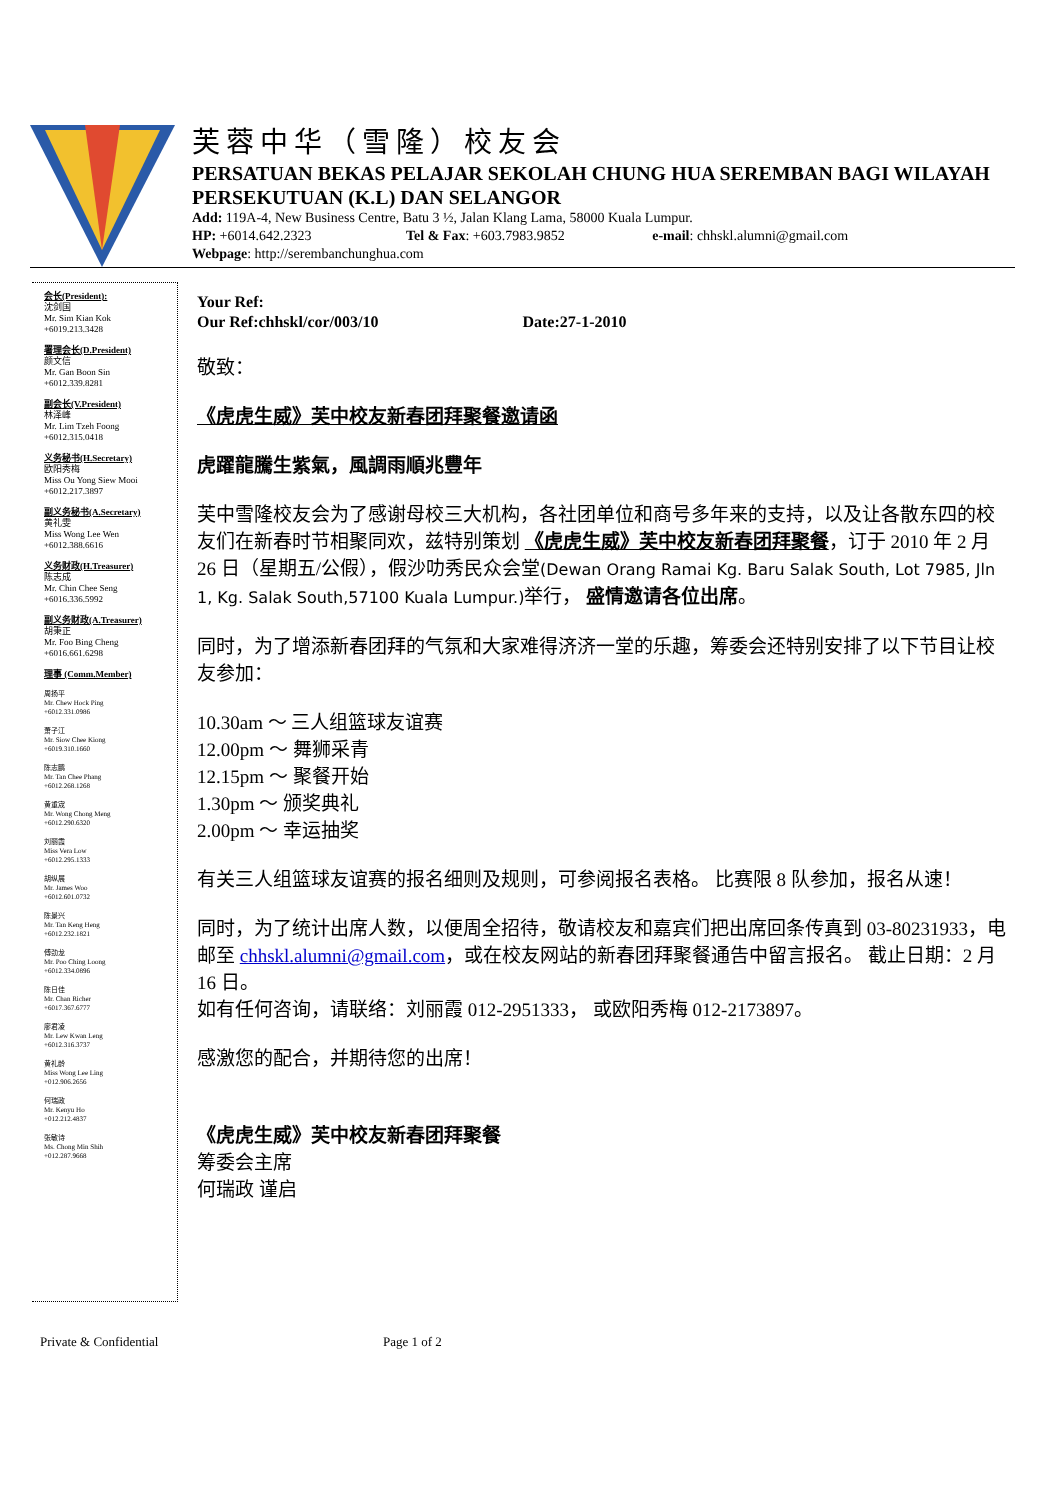芙蓉中华（雪隆）校友会
PERSATUAN BEKAS PELAJAR SEKOLAH CHUNG HUA SEREMBAN BAGI WILAYAH PERSEKUTUAN (K.L) DAN SELANGOR
Add: 119A-4, New Business Centre, Batu 3 ½, Jalan Klang Lama, 58000 Kuala Lumpur.
HP: +6014.642.2323 Tel & Fax: +603.7983.9852 e-mail: chhskl.alumni@gmail.com
Webpage: http://serembanchunghua.com
会长(President):
沈剑国
Mr. Sim Kian Kok
+6019.213.3428
署理会长(D.President)
颜文信
Mr. Gan Boon Sin
+6012.339.8281
副会长(V.President)
林泽峰
Mr. Lim Tzeh Foong
+6012.315.0418
义务秘书(H.Secretary)
欧阳秀梅
Miss Ou Yong Siew Mooi
+6012.217.3897
副义务秘书(A.Secretary)
黄礼雯
Miss Wong Lee Wen
+6012.388.6616
义务财政(H.Treasurer)
陈志成
Mr. Chin Chee Seng
+6016.336.5992
副义务财政(A.Treasurer)
胡秉正
Mr. Foo Bing Cheng
+6016.661.6298
理事 (Comm.Member)
周扬平
Mr. Chew Hock Ping
+6012.331.0986
萧子江
Mr. Siow Chee Kiong
+6019.310.1660
陈志鹏
Mr. Tan Chee Phang
+6012.268.1268
黄重宬
Mr. Wong Chong Meng
+6012.290.6320
刘丽霞
Miss Vera Low
+6012.295.1333
胡纵展
Mr. James Woo
+6012.601.0732
陈景兴
Mr. Tan Keng Heng
+6012.232.1821
傅劲龙
Mr. Poo Ching Loong
+6012.334.0896
陈日佳
Mr. Chan Richer
+6017.367.6777
廖君凌
Mr. Lew Kwan Leng
+6012.316.3737
黄礼龄
Miss Wong Lee Ling
+012.906.2656
何瑞政
Mr. Kenyu Ho
+012.212.4837
张敏诗
Ms. Chong Min Shih
+012.287.9668
Your Ref:
Our Ref:chhskl/cor/003/10 Date:27-1-2010
敬致：
《虎虎生威》芙中校友新春团拜聚餐邀请函
虎躍龍騰生紫氣，風調雨順兆豐年
芙中雪隆校友会为了感谢母校三大机构，各社团单位和商号多年来的支持，以及让各散东四的校友们在新春时节相聚同欢，兹特别策划 《虎虎生威》芙中校友新春团拜聚餐，订于 2010 年 2 月 26 日（星期五/公假），假沙叻秀民众会堂(Dewan Orang Ramai Kg. Baru Salak South, Lot 7985, Jln 1, Kg. Salak South,57100 Kuala Lumpur.) 举行， 盛情邀请各位出席。
同时，为了增添新春团拜的气氛和大家难得济济一堂的乐趣，筹委会还特别安排了以下节目让校友参加：
10.30am ～ 三人组篮球友谊赛
12.00pm ～ 舞狮采青
12.15pm ～ 聚餐开始
1.30pm ～ 颁奖典礼
2.00pm ～ 幸运抽奖
有关三人组篮球友谊赛的报名细则及规则，可参阅报名表格。 比赛限 8 队参加，报名从速！
同时，为了统计出席人数，以便周全招待，敬请校友和嘉宾们把出席回条传真到 03-80231933，电邮至 chhskl.alumni@gmail.com，或在校友网站的新春团拜聚餐通告中留言报名。 截止日期：2 月 16 日。
如有任何咨询，请联络：刘丽霞 012-2951333， 或欧阳秀梅 012-2173897。
感激您的配合，并期待您的出席！
《虎虎生威》芙中校友新春团拜聚餐
筹委会主席
何瑞政 谨启
Private & Confidential Page 1 of 2